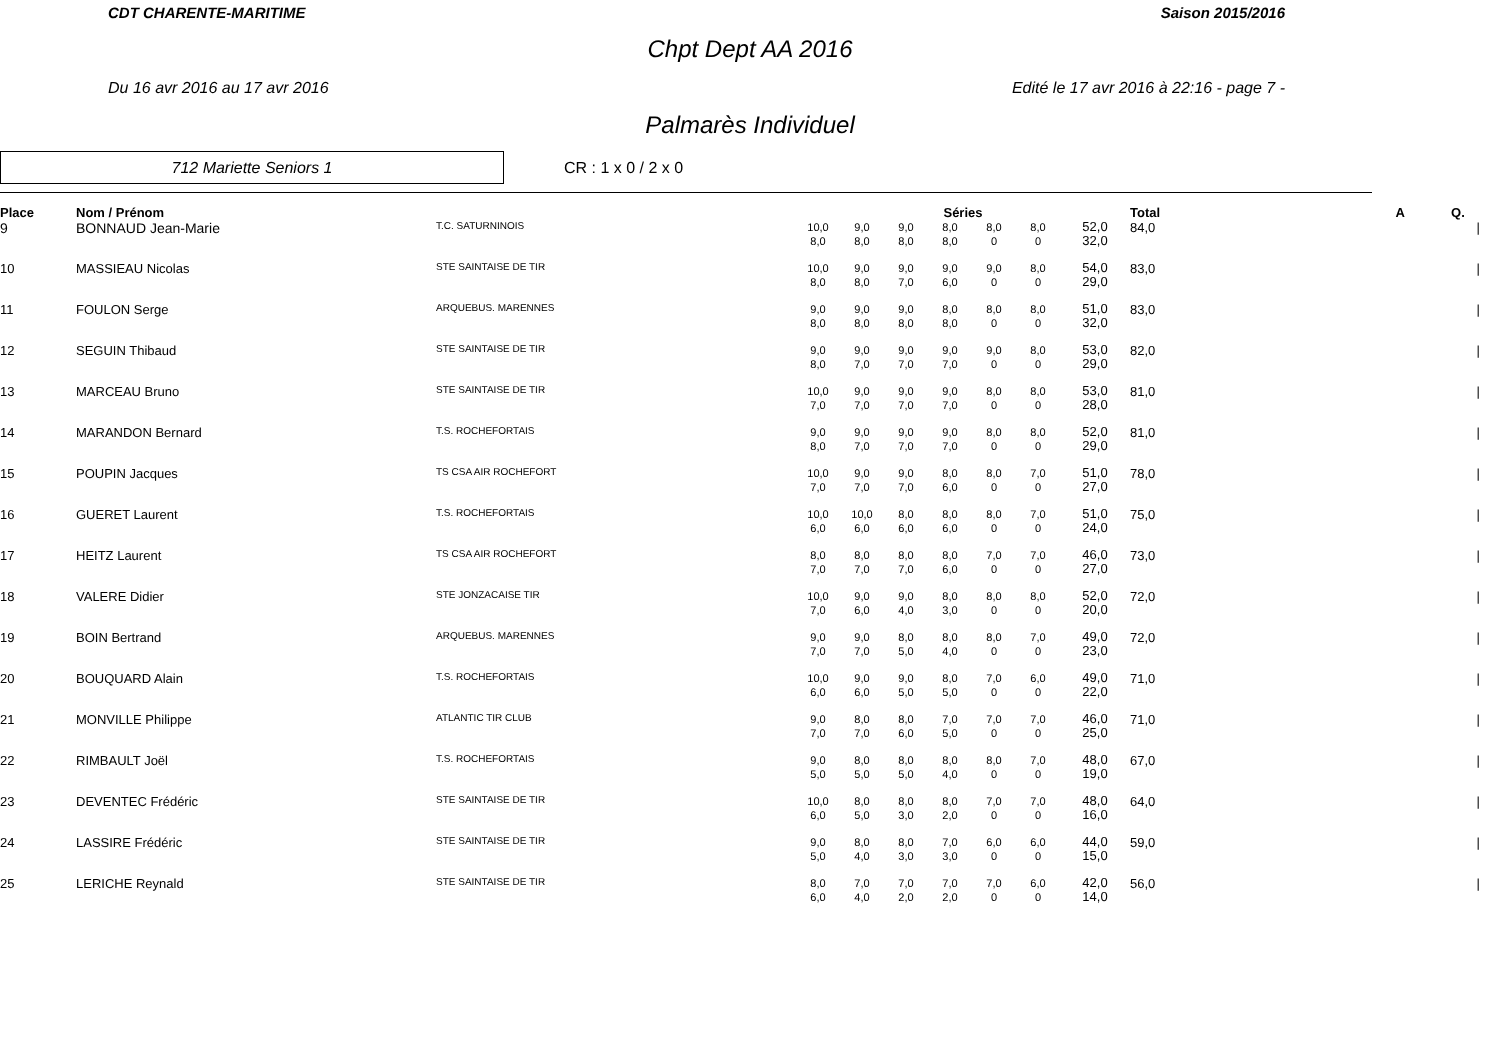CDT CHARENTE-MARITIME Saison 2015/2016
Chpt Dept AA 2016
Du 16 avr 2016 au 17 avr 2016 Edité le 17 avr 2016 à 22:16 - page 7 -
Palmarès Individuel
712 Mariette Seniors 1
CR : 1 x 0 / 2 x 0
| Place | Nom / Prénom | | Séries | | | | | | | Total | A | Q. | |
| --- | --- | --- | --- | --- | --- | --- | --- | --- | --- | --- | --- | --- | --- |
| 9 | BONNAUD Jean-Marie | T.C. SATURNINOIS | 10,0 8,0 | 9,0 8,0 | 9,0 8,0 | 8,0 8,0 | 8,0 0 | 8,0 0 | 52,0 32,0 | 84,0 | | | / |
| 10 | MASSIEAU Nicolas | STE SAINTAISE DE TIR | 10,0 8,0 | 9,0 8,0 | 9,0 7,0 | 9,0 6,0 | 9,0 0 | 8,0 0 | 54,0 29,0 | 83,0 | | | / |
| 11 | FOULON Serge | ARQUEBUS. MARENNES | 9,0 8,0 | 9,0 8,0 | 9,0 8,0 | 8,0 8,0 | 8,0 0 | 8,0 0 | 51,0 32,0 | 83,0 | | | / |
| 12 | SEGUIN Thibaud | STE SAINTAISE DE TIR | 9,0 8,0 | 9,0 7,0 | 9,0 7,0 | 9,0 7,0 | 9,0 0 | 8,0 0 | 53,0 29,0 | 82,0 | | | / |
| 13 | MARCEAU Bruno | STE SAINTAISE DE TIR | 10,0 7,0 | 9,0 7,0 | 9,0 7,0 | 9,0 7,0 | 8,0 0 | 8,0 0 | 53,0 28,0 | 81,0 | | | / |
| 14 | MARANDON Bernard | T.S. ROCHEFORTAIS | 9,0 8,0 | 9,0 7,0 | 9,0 7,0 | 9,0 7,0 | 8,0 0 | 8,0 0 | 52,0 29,0 | 81,0 | | | / |
| 15 | POUPIN Jacques | TS CSA AIR ROCHEFORT | 10,0 7,0 | 9,0 7,0 | 9,0 7,0 | 8,0 6,0 | 8,0 0 | 7,0 0 | 51,0 27,0 | 78,0 | | | / |
| 16 | GUERET Laurent | T.S. ROCHEFORTAIS | 10,0 6,0 | 10,0 6,0 | 8,0 6,0 | 8,0 6,0 | 8,0 0 | 7,0 0 | 51,0 24,0 | 75,0 | | | / |
| 17 | HEITZ Laurent | TS CSA AIR ROCHEFORT | 8,0 7,0 | 8,0 7,0 | 8,0 7,0 | 8,0 6,0 | 7,0 0 | 7,0 0 | 46,0 27,0 | 73,0 | | | / |
| 18 | VALERE Didier | STE JONZACAISE TIR | 10,0 7,0 | 9,0 6,0 | 9,0 4,0 | 8,0 3,0 | 8,0 0 | 8,0 0 | 52,0 20,0 | 72,0 | | | / |
| 19 | BOIN Bertrand | ARQUEBUS. MARENNES | 9,0 7,0 | 9,0 7,0 | 8,0 5,0 | 8,0 4,0 | 8,0 0 | 7,0 0 | 49,0 23,0 | 72,0 | | | / |
| 20 | BOUQUARD Alain | T.S. ROCHEFORTAIS | 10,0 6,0 | 9,0 6,0 | 9,0 5,0 | 8,0 5,0 | 7,0 0 | 6,0 0 | 49,0 22,0 | 71,0 | | | / |
| 21 | MONVILLE Philippe | ATLANTIC TIR CLUB | 9,0 7,0 | 8,0 7,0 | 8,0 6,0 | 7,0 5,0 | 7,0 0 | 7,0 0 | 46,0 25,0 | 71,0 | | | / |
| 22 | RIMBAULT Joël | T.S. ROCHEFORTAIS | 9,0 5,0 | 8,0 5,0 | 8,0 5,0 | 8,0 4,0 | 8,0 0 | 7,0 0 | 48,0 19,0 | 67,0 | | | / |
| 23 | DEVENTEC Frédéric | STE SAINTAISE DE TIR | 10,0 6,0 | 8,0 5,0 | 8,0 3,0 | 8,0 2,0 | 7,0 0 | 7,0 0 | 48,0 16,0 | 64,0 | | | / |
| 24 | LASSIRE Frédéric | STE SAINTAISE DE TIR | 9,0 5,0 | 8,0 4,0 | 8,0 3,0 | 7,0 3,0 | 6,0 0 | 6,0 0 | 44,0 15,0 | 59,0 | | | / |
| 25 | LERICHE Reynald | STE SAINTAISE DE TIR | 8,0 6,0 | 7,0 4,0 | 7,0 2,0 | 7,0 2,0 | 7,0 0 | 6,0 0 | 42,0 14,0 | 56,0 | | | / |